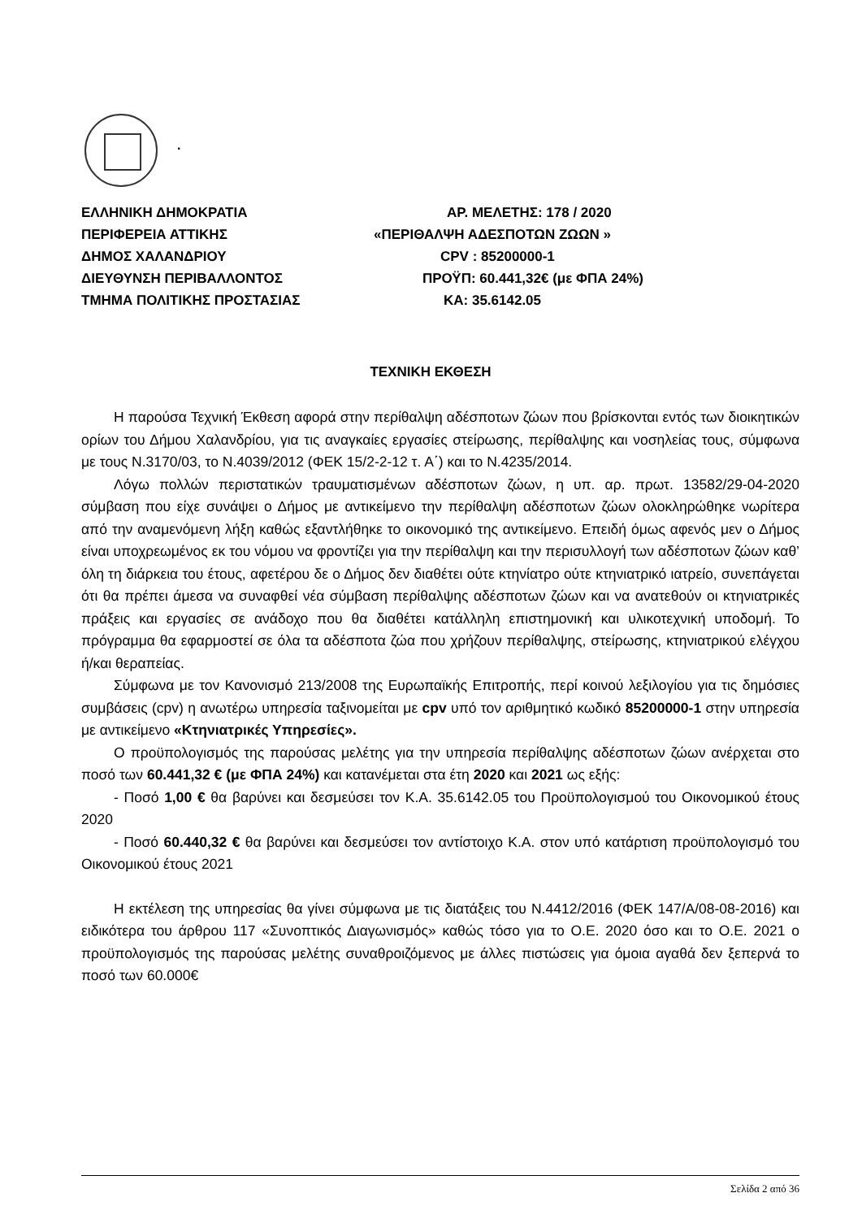.
ΕΛΛΗΝΙΚΗ ΔΗΜΟΚΡΑΤΙΑ ΑΡ. ΜΕΛΕΤΗΣ: 178 / 2020
ΠΕΡΙΦΕΡΕΙΑ ΑΤΤΙΚΗΣ «ΠΕΡΙΘΑΛΨΗ ΑΔΕΣΠΟΤΩΝ ΖΩΩΝ »
ΔΗΜΟΣ ΧΑΛΑΝΔΡΙΟΥ CPV : 85200000-1
ΔΙΕΥΘΥΝΣΗ ΠΕΡΙΒΑΛΛΟΝΤΟΣ ΠΡΟΫΠ: 60.441,32€ (με ΦΠΑ 24%)
ΤΜΗΜΑ ΠΟΛΙΤΙΚΗΣ ΠΡΟΣΤΑΣΙΑΣ ΚΑ: 35.6142.05
ΤΕΧΝΙΚΗ ΕΚΘΕΣΗ
Η παρούσα Τεχνική Έκθεση αφορά στην περίθαλψη αδέσποτων ζώων που βρίσκονται εντός των διοικητικών ορίων του Δήμου Χαλανδρίου, για τις αναγκαίες εργασίες στείρωσης, περίθαλψης και νοσηλείας τους, σύμφωνα με τους Ν.3170/03, το Ν.4039/2012 (ΦΕΚ 15/2-2-12 τ. Α΄) και το Ν.4235/2014.
Λόγω πολλών περιστατικών τραυματισμένων αδέσποτων ζώων, η υπ. αρ. πρωτ. 13582/29-04-2020 σύμβαση που είχε συνάψει ο Δήμος με αντικείμενο την περίθαλψη αδέσποτων ζώων ολοκληρώθηκε νωρίτερα από την αναμενόμενη λήξη καθώς εξαντλήθηκε το οικονομικό της αντικείμενο. Επειδή όμως αφενός μεν ο Δήμος είναι υποχρεωμένος εκ του νόμου να φροντίζει για την περίθαλψη και την περισυλλογή των αδέσποτων ζώων καθ’ όλη τη διάρκεια του έτους, αφετέρου δε ο Δήμος δεν διαθέτει ούτε κτηνίατρο ούτε κτηνιατρικό ιατρείο, συνεπάγεται ότι θα πρέπει άμεσα να συναφθεί νέα σύμβαση περίθαλψης αδέσποτων ζώων και να ανατεθούν οι κτηνιατρικές πράξεις και εργασίες σε ανάδοχο που θα διαθέτει κατάλληλη επιστημονική και υλικοτεχνική υποδομή. Το πρόγραμμα θα εφαρμοστεί σε όλα τα αδέσποτα ζώα που χρήζουν περίθαλψης, στείρωσης, κτηνιατρικού ελέγχου ή/και θεραπείας.
Σύμφωνα με τον Κανονισμό 213/2008 της Ευρωπαϊκής Επιτροπής, περί κοινού λεξιλογίου για τις δημόσιες συμβάσεις (cpv) η ανωτέρω υπηρεσία ταξινομείται με cpv υπό τον αριθμητικό κωδικό 85200000-1 στην υπηρεσία με αντικείμενο «Κτηνιατρικές Υπηρεσίες».
Ο προϋπολογισμός της παρούσας μελέτης για την υπηρεσία περίθαλψης αδέσποτων ζώων ανέρχεται στο ποσό των 60.441,32 € (με ΦΠΑ 24%) και κατανέμεται στα έτη 2020 και 2021 ως εξής:
- Ποσό 1,00 € θα βαρύνει και δεσμεύσει τον Κ.Α. 35.6142.05 του Προϋπολογισμού του Οικονομικού έτους 2020
- Ποσό 60.440,32 € θα βαρύνει και δεσμεύσει τον αντίστοιχο Κ.Α. στον υπό κατάρτιση προϋπολογισμό του Οικονομικού έτους 2021
Η εκτέλεση της υπηρεσίας θα γίνει σύμφωνα με τις διατάξεις του Ν.4412/2016 (ΦΕΚ 147/Α/08-08-2016) και ειδικότερα του άρθρου 117 «Συνοπτικός Διαγωνισμός» καθώς τόσο για το Ο.Ε. 2020 όσο και το Ο.Ε. 2021 ο προϋπολογισμός της παρούσας μελέτης συναθροιζόμενος με άλλες πιστώσεις για όμοια αγαθά δεν ξεπερνά το ποσό των 60.000€
Σελίδα 2 από 36